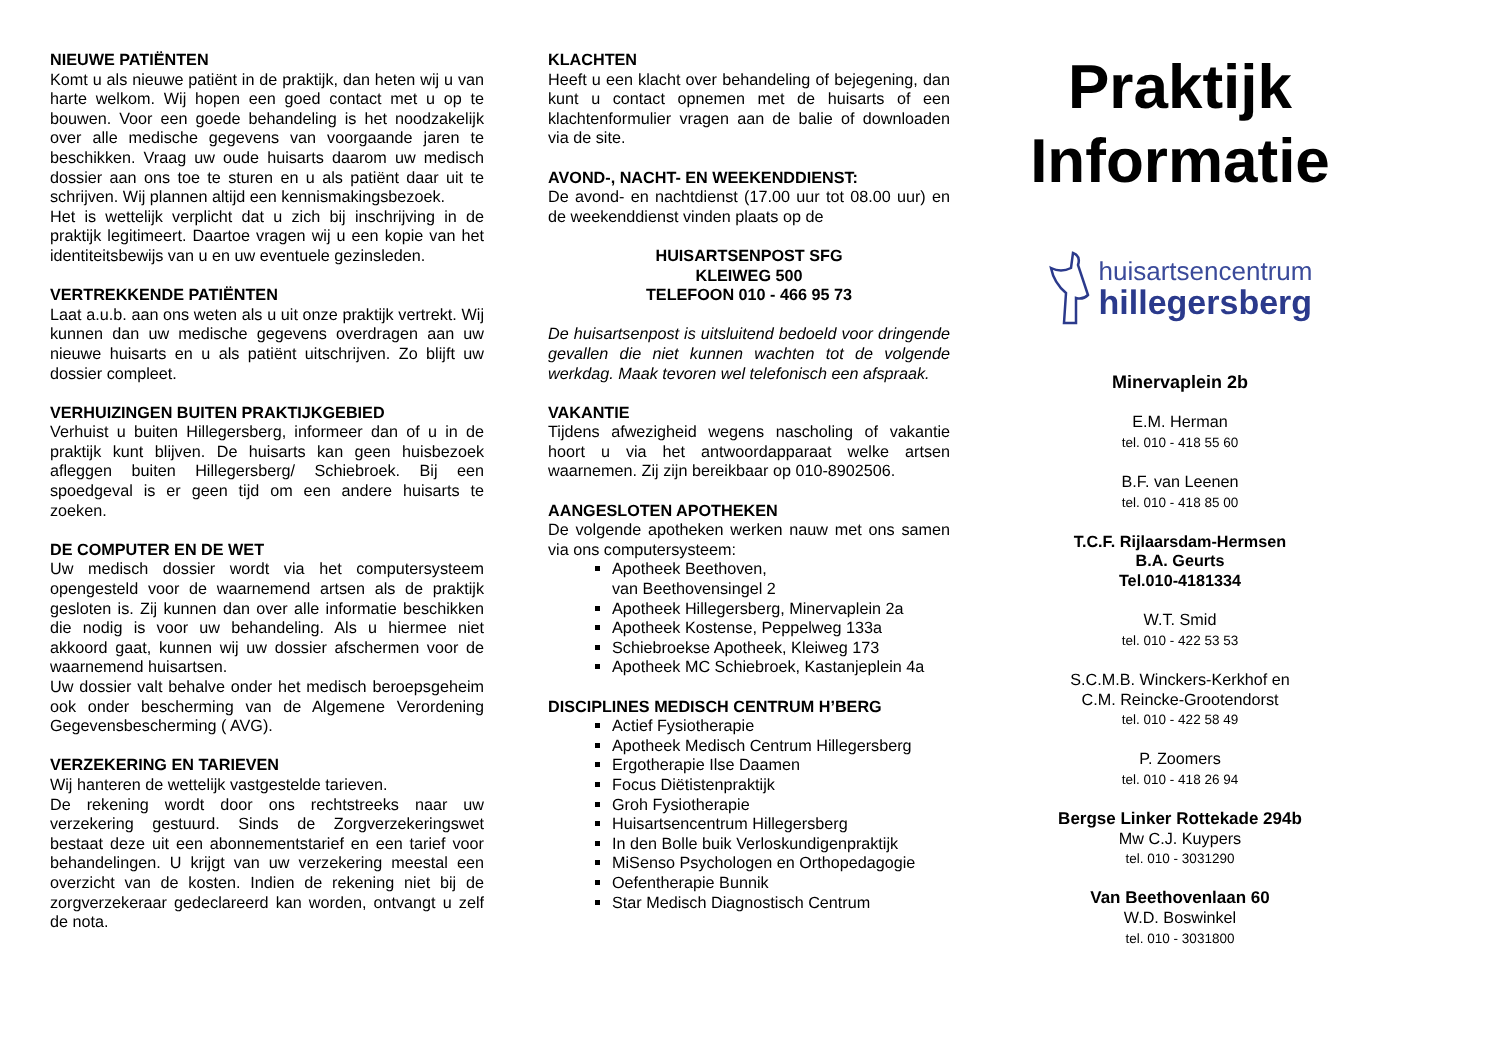NIEUWE PATIËNTEN
Komt u als nieuwe patiënt in de praktijk, dan heten wij u van harte welkom. Wij hopen een goed contact met u op te bouwen. Voor een goede behandeling is het noodzakelijk over alle medische gegevens van voorgaande jaren te beschikken. Vraag uw oude huisarts daarom uw medisch dossier aan ons toe te sturen en u als patiënt daar uit te schrijven. Wij plannen altijd een kennismakingsbezoek.
Het is wettelijk verplicht dat u zich bij inschrijving in de praktijk legitimeert. Daartoe vragen wij u een kopie van het identiteitsbewijs van u en uw eventuele gezinsleden.
VERTREKKENDE PATIËNTEN
Laat a.u.b. aan ons weten als u uit onze praktijk vertrekt. Wij kunnen dan uw medische gegevens overdragen aan uw nieuwe huisarts en u als patiënt uitschrijven. Zo blijft uw dossier compleet.
VERHUIZINGEN BUITEN PRAKTIJKGEBIED
Verhuist u buiten Hillegersberg, informeer dan of u in de praktijk kunt blijven. De huisarts kan geen huisbezoek afleggen buiten Hillegersberg/ Schiebroek. Bij een spoedgeval is er geen tijd om een andere huisarts te zoeken.
DE COMPUTER EN DE WET
Uw medisch dossier wordt via het computersysteem opengesteld voor de waarnemend artsen als de praktijk gesloten is. Zij kunnen dan over alle informatie beschikken die nodig is voor uw behandeling. Als u hiermee niet akkoord gaat, kunnen wij uw dossier afschermen voor de waarnemend huisartsen.
Uw dossier valt behalve onder het medisch beroepsgeheim ook onder bescherming van de Algemene Verordening Gegevensbescherming ( AVG).
VERZEKERING EN TARIEVEN
Wij hanteren de wettelijk vastgestelde tarieven.
De rekening wordt door ons rechtstreeks naar uw verzekering gestuurd. Sinds de Zorgverzekeringswet bestaat deze uit een abonnementstarief en een tarief voor behandelingen. U krijgt van uw verzekering meestal een overzicht van de kosten. Indien de rekening niet bij de zorgverzekeraar gedeclareerd kan worden, ontvangt u zelf de nota.
KLACHTEN
Heeft u een klacht over behandeling of bejegening, dan kunt u contact opnemen met de huisarts of een klachtenformulier vragen aan de balie of downloaden via de site.
AVOND-, NACHT- EN WEEKENDDIENST:
De avond- en nachtdienst (17.00 uur tot 08.00 uur) en de weekenddienst vinden plaats op de
HUISARTSENPOST SFG
KLEIWEG 500
TELEFOON 010 - 466 95 73
De huisartsenpost is uitsluitend bedoeld voor dringende gevallen die niet kunnen wachten tot de volgende werkdag. Maak tevoren wel telefonisch een afspraak.
VAKANTIE
Tijdens afwezigheid wegens nascholing of vakantie hoort u via het antwoordapparaat welke artsen waarnemen. Zij zijn bereikbaar op 010-8902506.
AANGESLOTEN APOTHEKEN
De volgende apotheken werken nauw met ons samen via ons computersysteem:
Apotheek Beethoven,
van Beethovensingel 2
Apotheek Hillegersberg, Minervaplein 2a
Apotheek Kostense, Peppelweg 133a
Schiebroekse Apotheek, Kleiweg 173
Apotheek MC Schiebroek, Kastanjeplein 4a
DISCIPLINES MEDISCH CENTRUM H’BERG
Actief Fysiotherapie
Apotheek Medisch Centrum Hillegersberg
Ergotherapie Ilse Daamen
Focus Diëtistenpraktijk
Groh Fysiotherapie
Huisartsencentrum Hillegersberg
In den Bolle buik Verloskundigenpraktijk
MiSenso Psychologen en Orthopedagogie
Oefentherapie Bunnik
Star Medisch Diagnostisch Centrum
Praktijk
Informatie
huisartsencentrum
hillegersberg
Minervaplein 2b
E.M. Herman
tel. 010 - 418 55 60
B.F. van Leenen
tel. 010 - 418 85 00
T.C.F. Rijlaarsdam-Hermsen
B.A. Geurts
Tel.010-4181334
W.T. Smid
tel. 010 - 422 53 53
S.C.M.B. Winckers-Kerkhof en
C.M. Reincke-Grootendorst
tel. 010 - 422 58 49
P. Zoomers
tel. 010 - 418 26 94
Bergse Linker Rottekade 294b
Mw C.J. Kuypers
tel. 010 - 3031290
Van Beethovenlaan 60
W.D. Boswinkel
tel. 010 - 3031800